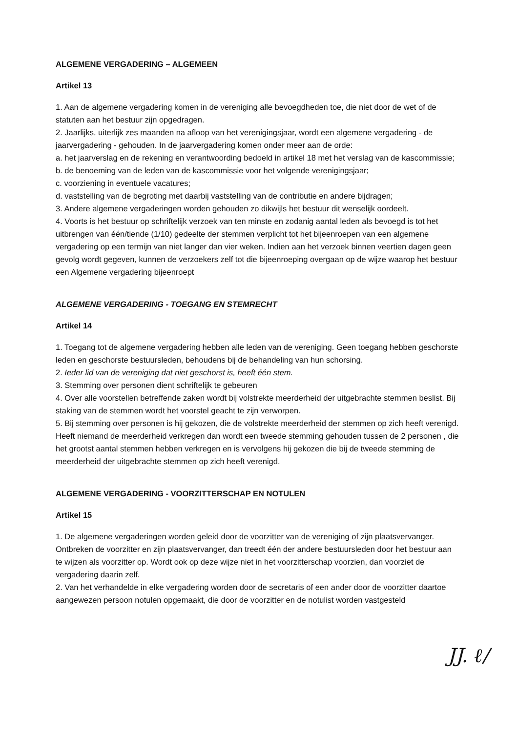ALGEMENE VERGADERING – ALGEMEEN
Artikel 13
1. Aan de algemene vergadering komen in de vereniging alle bevoegdheden toe, die niet door de wet of de statuten aan het bestuur zijn opgedragen.
2. Jaarlijks, uiterlijk zes maanden na afloop van het verenigingsjaar, wordt een algemene vergadering - de jaarvergadering - gehouden. In de jaarvergadering komen onder meer aan de orde:
a. het jaarverslag en de rekening en verantwoording bedoeld in artikel 18 met het verslag van de kascommissie;
b. de benoeming van de leden van de kascommissie voor het volgende verenigingsjaar;
c. voorziening in eventuele vacatures;
d. vaststelling van de begroting met daarbij vaststelling van de contributie en andere bijdragen;
3. Andere algemene vergaderingen worden gehouden zo dikwijls het bestuur dit wenselijk oordeelt.
4. Voorts is het bestuur op schriftelijk verzoek van ten minste en zodanig aantal leden als bevoegd is tot het uitbrengen van één/tiende (1/10) gedeelte der stemmen verplicht tot het bijeenroepen van een algemene vergadering op een termijn van niet langer dan vier weken. Indien aan het verzoek binnen veertien dagen geen gevolg wordt gegeven, kunnen de verzoekers zelf tot die bijeenroeping overgaan op de wijze waarop het bestuur een Algemene vergadering bijeenroept
ALGEMENE VERGADERING - TOEGANG EN STEMRECHT
Artikel 14
1. Toegang tot de algemene vergadering hebben alle leden van de vereniging. Geen toegang hebben geschorste leden en geschorste bestuursleden, behoudens bij de behandeling van hun schorsing.
2. Ieder lid van de vereniging dat niet geschorst is, heeft één stem.
3. Stemming over personen dient schriftelijk te gebeuren
4. Over alle voorstellen betreffende zaken wordt bij volstrekte meerderheid der uitgebrachte stemmen beslist. Bij staking van de stemmen wordt het voorstel geacht te zijn verworpen.
5. Bij stemming over personen is hij gekozen, die de volstrekte meerderheid der stemmen op zich heeft verenigd. Heeft niemand de meerderheid verkregen dan wordt een tweede stemming gehouden tussen de 2 personen , die het grootst aantal stemmen hebben verkregen en is vervolgens hij gekozen die bij de tweede stemming de meerderheid der uitgebrachte stemmen op zich heeft verenigd.
ALGEMENE VERGADERING - VOORZITTERSCHAP EN NOTULEN
Artikel 15
1. De algemene vergaderingen worden geleid door de voorzitter van de vereniging of zijn plaatsvervanger. Ontbreken de voorzitter en zijn plaatsvervanger, dan treedt één der andere bestuursleden door het bestuur aan te wijzen als voorzitter op. Wordt ook op deze wijze niet in het voorzitterschap voorzien, dan voorziet de vergadering daarin zelf.
2. Van het verhandelde in elke vergadering worden door de secretaris of een ander door de voorzitter daartoe aangewezen persoon notulen opgemaakt, die door de voorzitter en de notulist worden vastgesteld
JJ. ℓ/